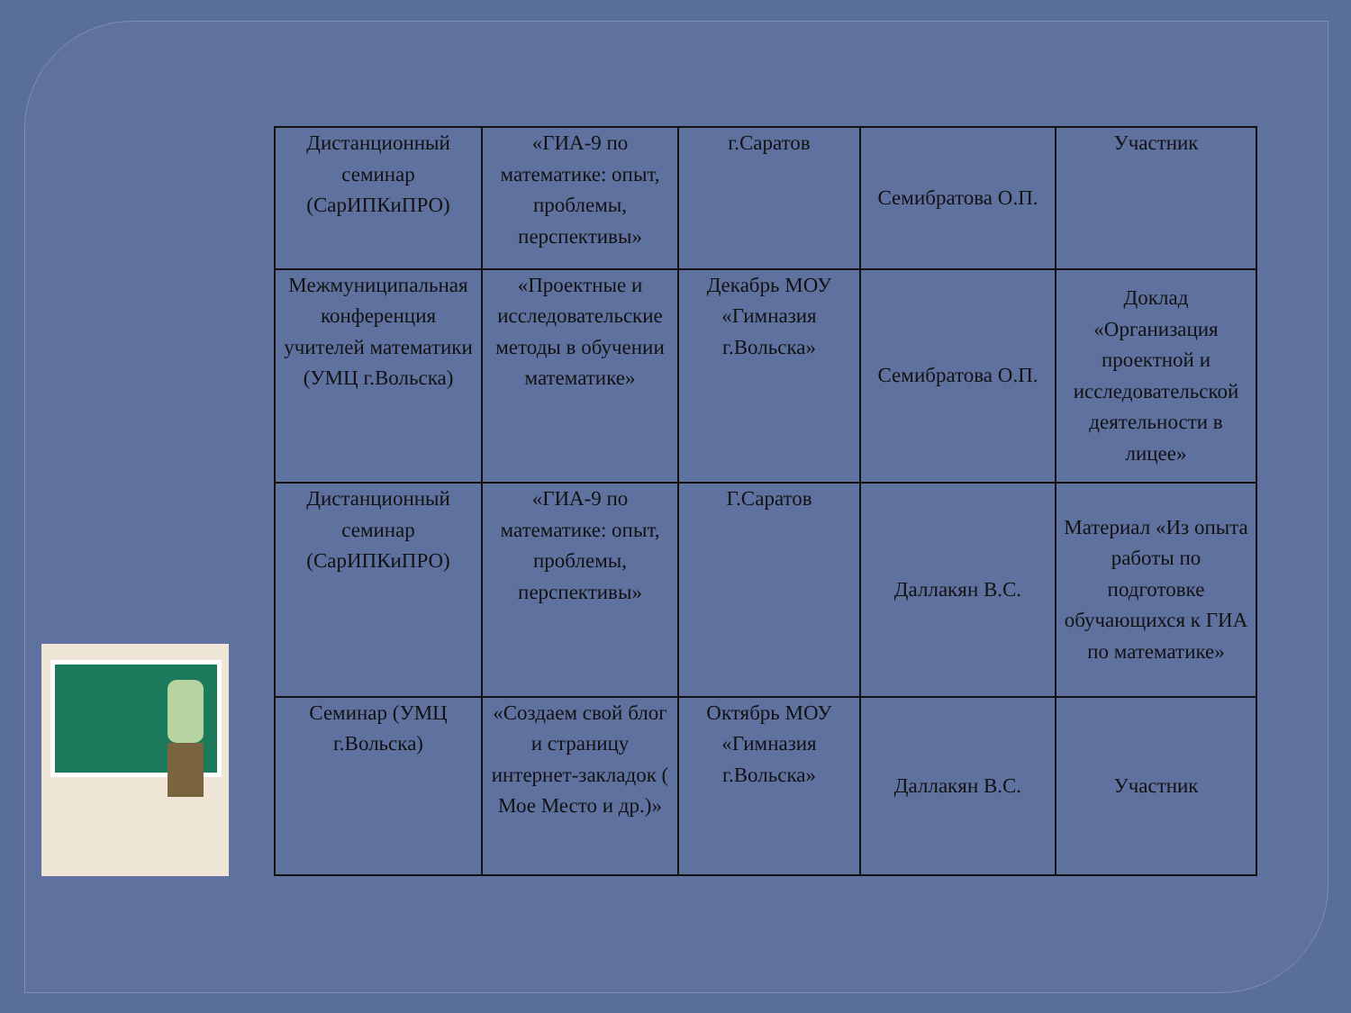| Дистанционный семинар (СарИПКиПРО) | «ГИА-9 по математике: опыт, проблемы, перспективы» | г.Саратов | Семибратова О.П. | Участник |
| Межмуниципальная конференция учителей математики (УМЦ г.Вольска) | «Проектные и исследовательские методы в обучении математике» | Декабрь МОУ «Гимназия г.Вольска» | Семибратова О.П. | Доклад «Организация проектной и исследовательской деятельности в лицее» |
| Дистанционный семинар (СарИПКиПРО) | «ГИА-9 по математике: опыт, проблемы, перспективы» | Г.Саратов | Даллакян В.С. | Материал «Из опыта работы по подготовке обучающихся к ГИА по математике» |
| Семинар (УМЦ г.Вольска) | «Создаем свой блог и страницу интернет-закладок ( Мое Место и др.)» | Октябрь МОУ «Гимназия г.Вольска» | Даллакян В.С. | Участник |